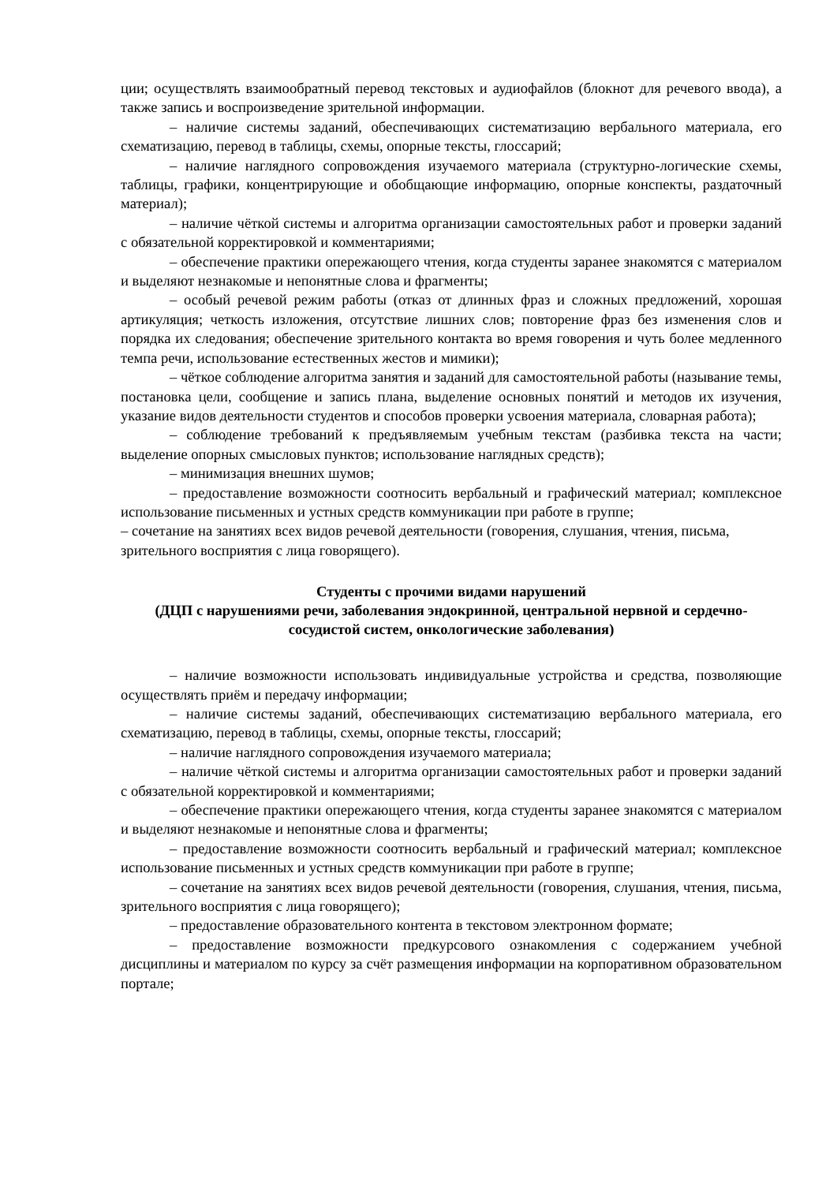ции; осуществлять взаимообратный перевод текстовых и аудиофайлов (блокнот для речевого ввода), а также запись и воспроизведение зрительной информации.
– наличие системы заданий, обеспечивающих систематизацию вербального материала, его схематизацию, перевод в таблицы, схемы, опорные тексты, глоссарий;
– наличие наглядного сопровождения изучаемого материала (структурно-логические схемы, таблицы, графики, концентрирующие и обобщающие информацию, опорные конспекты, раздаточный материал);
– наличие чёткой системы и алгоритма организации самостоятельных работ и проверки заданий с обязательной корректировкой и комментариями;
– обеспечение практики опережающего чтения, когда студенты заранее знакомятся с материалом и выделяют незнакомые и непонятные слова и фрагменты;
– особый речевой режим работы (отказ от длинных фраз и сложных предложений, хорошая артикуляция; четкость изложения, отсутствие лишних слов; повторение фраз без изменения слов и порядка их следования; обеспечение зрительного контакта во время говорения и чуть более медленного темпа речи, использование естественных жестов и мимики);
– чёткое соблюдение алгоритма занятия и заданий для самостоятельной работы (называние темы, постановка цели, сообщение и запись плана, выделение основных понятий и методов их изучения, указание видов деятельности студентов и способов проверки усвоения материала, словарная работа);
– соблюдение требований к предъявляемым учебным текстам (разбивка текста на части; выделение опорных смысловых пунктов; использование наглядных средств);
– минимизация внешних шумов;
– предоставление возможности соотносить вербальный и графический материал; комплексное использование письменных и устных средств коммуникации при работе в группе;
– сочетание на занятиях всех видов речевой деятельности (говорения, слушания, чтения, письма, зрительного восприятия с лица говорящего).
Студенты с прочими видами нарушений
(ДЦП с нарушениями речи, заболевания эндокринной, центральной нервной и сердечно-сосудистой систем, онкологические заболевания)
– наличие возможности использовать индивидуальные устройства и средства, позволяющие осуществлять приём и передачу информации;
– наличие системы заданий, обеспечивающих систематизацию вербального материала, его схематизацию, перевод в таблицы, схемы, опорные тексты, глоссарий;
– наличие наглядного сопровождения изучаемого материала;
– наличие чёткой системы и алгоритма организации самостоятельных работ и проверки заданий с обязательной корректировкой и комментариями;
– обеспечение практики опережающего чтения, когда студенты заранее знакомятся с материалом и выделяют незнакомые и непонятные слова и фрагменты;
– предоставление возможности соотносить вербальный и графический материал; комплексное использование письменных и устных средств коммуникации при работе в группе;
– сочетание на занятиях всех видов речевой деятельности (говорения, слушания, чтения, письма, зрительного восприятия с лица говорящего);
– предоставление образовательного контента в текстовом электронном формате;
– предоставление возможности предкурсового ознакомления с содержанием учебной дисциплины и материалом по курсу за счёт размещения информации на корпоративном образовательном портале;